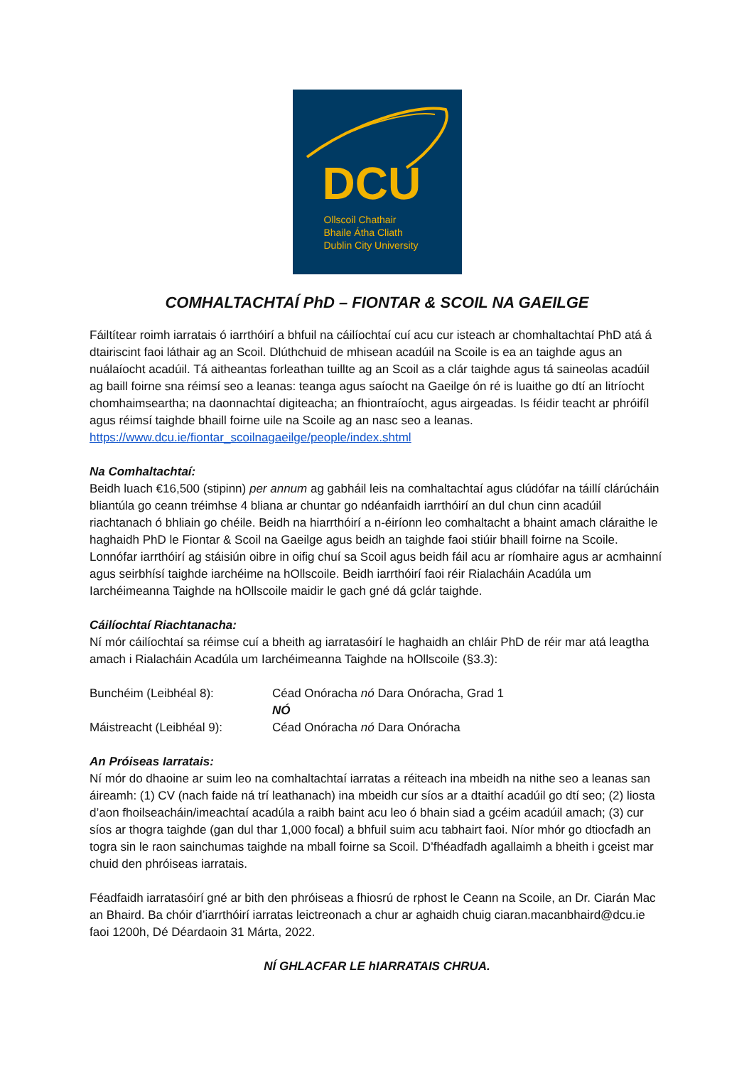DCU
Ollscoil Chathair
Bhaile Átha Cliath
Dublin City University
COMHALTACHTAÍ PhD – FIONTAR & SCOIL NA GAEILGE
Fáiltítear roimh iarratais ó iarrthóirí a bhfuil na cáilíochtaí cuí acu cur isteach ar chomhaltachtaí PhD atá á dtairiscint faoi láthair ag an Scoil. Dlúthchuid de mhisean acadúil na Scoile is ea an taighde agus an nuálaíocht acadúil. Tá aitheantas forleathan tuillte ag an Scoil as a clár taighde agus tá saineolas acadúil ag baill foirne sna réimsí seo a leanas: teanga agus saíocht na Gaeilge ón ré is luaithe go dtí an litríocht chomhaimseartha; na daonnachtaí digiteacha; an fhiontraíocht, agus airgeadas. Is féidir teacht ar phróifíl agus réimsí taighde bhaill foirne uile na Scoile ag an nasc seo a leanas. https://www.dcu.ie/fiontar_scoilnagaeilge/people/index.shtml
Na Comhaltachtaí:
Beidh luach €16,500 (stipinn) per annum ag gabháil leis na comhaltachtaí agus clúdófar na táillí clárúcháin bliantúla go ceann tréimhse 4 bliana ar chuntar go ndéanfaidh iarrthóirí an dul chun cinn acadúil riachtanach ó bhliain go chéile. Beidh na hiarrthóirí a n-éiríonn leo comhaltacht a bhaint amach cláraithe le haghaidh PhD le Fiontar & Scoil na Gaeilge agus beidh an taighde faoi stiúir bhaill foirne na Scoile. Lonnófar iarrthóirí ag stáisiún oibre in oifig chuí sa Scoil agus beidh fáil acu ar ríomhaire agus ar acmhainní agus seirbhísí taighde iarchéime na hOllscoile. Beidh iarrthóirí faoi réir Rialacháin Acadúla um Iarchéimeanna Taighde na hOllscoile maidir le gach gné dá gclár taighde.
Cáilíochtaí Riachtanacha:
Ní mór cáilíochtaí sa réimse cuí a bheith ag iarratasóirí le haghaidh an chláir PhD de réir mar atá leagtha amach i Rialacháin Acadúla um Iarchéimeanna Taighde na hOllscoile (§3.3):
Bunchéim (Leibhéal 8): Céad Onóracha nó Dara Onóracha, Grad 1
NÓ
Máistreacht (Leibhéal 9): Céad Onóracha nó Dara Onóracha
An Próiseas Iarratais:
Ní mór do dhaoine ar suim leo na comhaltachtaí iarratas a réiteach ina mbeidh na nithe seo a leanas san áireamh: (1) CV (nach faide ná trí leathanach) ina mbeidh cur síos ar a dtaithí acadúil go dtí seo; (2) liosta d’aon fhoilseacháin/imeachtaí acadúla a raibh baint acu leo ó bhain siad a gcéim acadúil amach; (3) cur síos ar thogra taighde (gan dul thar 1,000 focal) a bhfuil suim acu tabhairt faoi. Níor mhór go dtiocfadh an togra sin le raon sainchumas taighde na mball foirne sa Scoil. D’fhéadfadh agallaimh a bheith i gceist mar chuid den phróiseas iarratais.
Féadfaidh iarratasóirí gné ar bith den phróiseas a fhiosrú de rphost le Ceann na Scoile, an Dr. Ciarán Mac an Bhaird. Ba chóir d’iarrthóirí iarratas leictreonach a chur ar aghaidh chuig ciaran.macanbhaird@dcu.ie faoi 1200h, Dé Déardaoin 31 Márta, 2022.
NÍ GHLACFAR LE hIARRATAIS CHRUA.